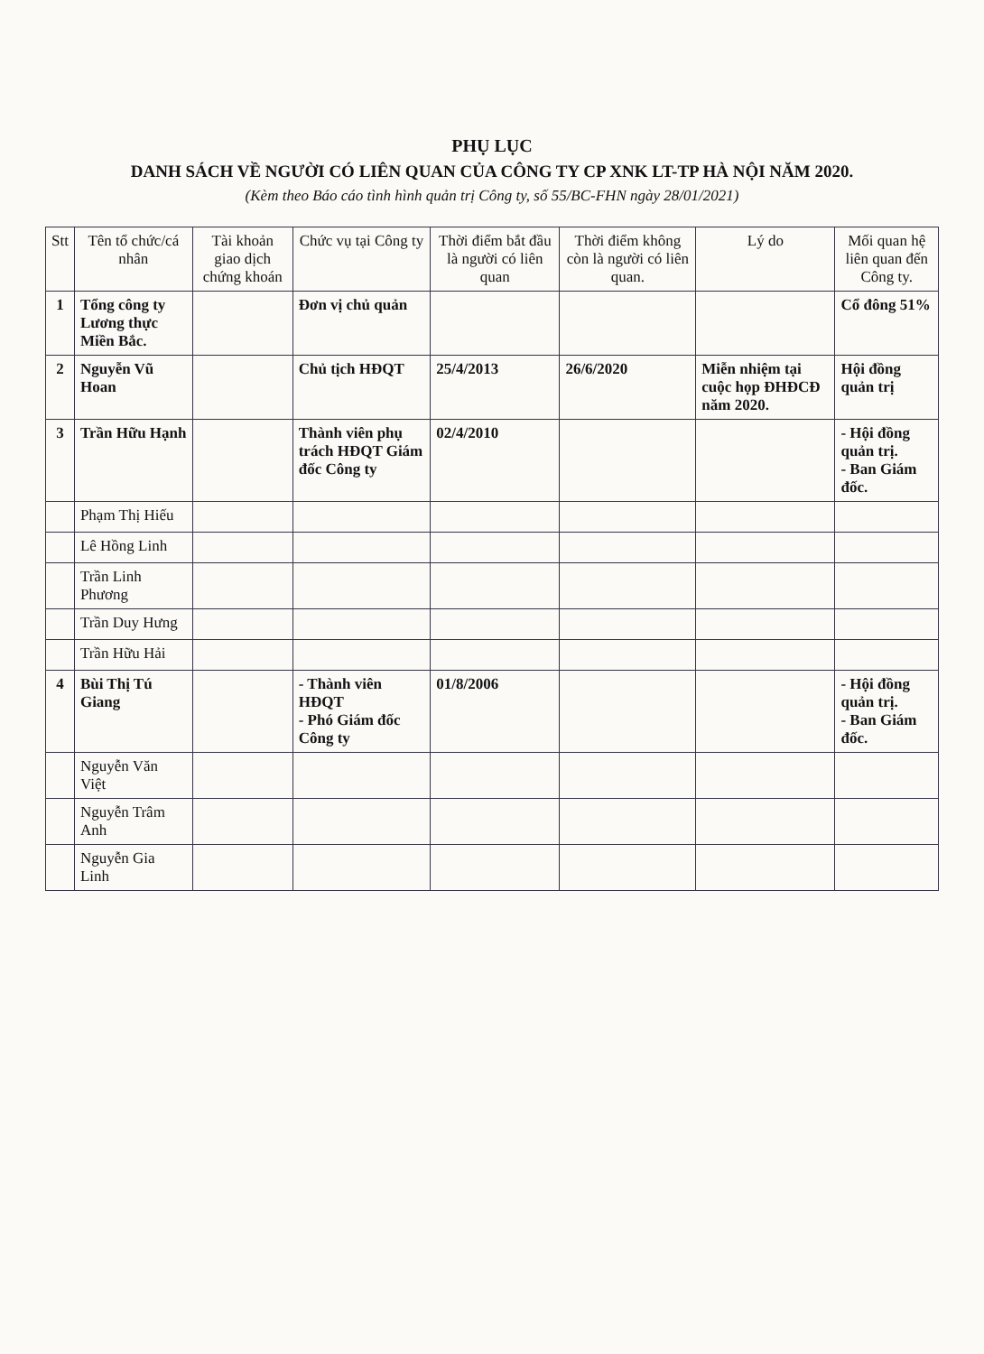PHỤ LỤC
DANH SÁCH VỀ NGƯỜI CÓ LIÊN QUAN CỦA CÔNG TY CP XNK LT-TP HÀ NỘI NĂM 2020.
(Kèm theo Báo cáo tình hình quản trị Công ty, số 55/BC-FHN ngày 28/01/2021)
| Stt | Tên tổ chức/cá nhân | Tài khoản giao dịch chứng khoán | Chức vụ tại Công ty | Thời điểm bắt đầu là người có liên quan | Thời điểm không còn là người có liên quan. | Lý do | Mối quan hệ liên quan đến Công ty. |
| --- | --- | --- | --- | --- | --- | --- | --- |
| 1 | Tổng công ty Lương thực Miền Bắc. | | Đơn vị chủ quản | | | | Cổ đông 51% |
| 2 | Nguyễn Vũ Hoan | | Chủ tịch HĐQT | 25/4/2013 | 26/6/2020 | Miễn nhiệm tại cuộc họp ĐHĐCĐ năm 2020. | Hội đồng quản trị |
| 3 | Trần Hữu Hạnh | | Thành viên phụ trách HĐQT Giám đốc Công ty | 02/4/2010 | | | - Hội đồng quản trị. - Ban Giám đốc. |
| | Phạm Thị Hiếu | | | | | | |
| | Lê Hồng Linh | | | | | | |
| | Trần Linh Phương | | | | | | |
| | Trần Duy Hưng | | | | | | |
| | Trần Hữu Hải | | | | | | |
| 4 | Bùi Thị Tú Giang | | - Thành viên HĐQT - Phó Giám đốc Công ty | 01/8/2006 | | | - Hội đồng quản trị. - Ban Giám đốc. |
| | Nguyễn Văn Việt | | | | | | |
| | Nguyễn Trâm Anh | | | | | | |
| | Nguyễn Gia Linh | | | | | | |